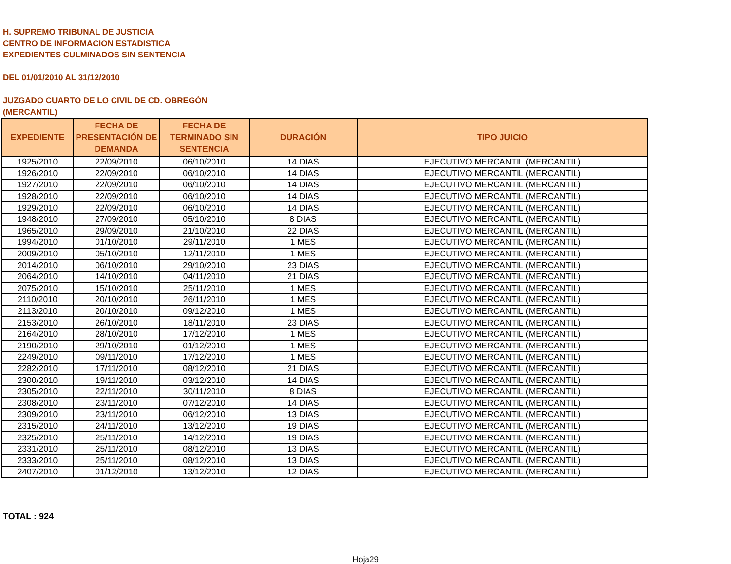H. SUPREMO TRIBUNAL DE JUSTICIA
CENTRO DE INFORMACION ESTADISTICA
EXPEDIENTES CULMINADOS SIN SENTENCIA
DEL 01/01/2010 AL 31/12/2010
JUZGADO CUARTO DE LO CIVIL DE CD. OBREGÓN
(MERCANTIL)
| EXPEDIENTE | FECHA DE PRESENTACIÓN DE DEMANDA | FECHA DE TERMINADO SIN SENTENCIA | DURACIÓN | TIPO JUICIO |
| --- | --- | --- | --- | --- |
| 1925/2010 | 22/09/2010 | 06/10/2010 | 14 DIAS | EJECUTIVO MERCANTIL (MERCANTIL) |
| 1926/2010 | 22/09/2010 | 06/10/2010 | 14 DIAS | EJECUTIVO MERCANTIL (MERCANTIL) |
| 1927/2010 | 22/09/2010 | 06/10/2010 | 14 DIAS | EJECUTIVO MERCANTIL (MERCANTIL) |
| 1928/2010 | 22/09/2010 | 06/10/2010 | 14 DIAS | EJECUTIVO MERCANTIL (MERCANTIL) |
| 1929/2010 | 22/09/2010 | 06/10/2010 | 14 DIAS | EJECUTIVO MERCANTIL (MERCANTIL) |
| 1948/2010 | 27/09/2010 | 05/10/2010 | 8 DIAS | EJECUTIVO MERCANTIL (MERCANTIL) |
| 1965/2010 | 29/09/2010 | 21/10/2010 | 22 DIAS | EJECUTIVO MERCANTIL (MERCANTIL) |
| 1994/2010 | 01/10/2010 | 29/11/2010 | 1 MES | EJECUTIVO MERCANTIL (MERCANTIL) |
| 2009/2010 | 05/10/2010 | 12/11/2010 | 1 MES | EJECUTIVO MERCANTIL (MERCANTIL) |
| 2014/2010 | 06/10/2010 | 29/10/2010 | 23 DIAS | EJECUTIVO MERCANTIL (MERCANTIL) |
| 2064/2010 | 14/10/2010 | 04/11/2010 | 21 DIAS | EJECUTIVO MERCANTIL (MERCANTIL) |
| 2075/2010 | 15/10/2010 | 25/11/2010 | 1 MES | EJECUTIVO MERCANTIL (MERCANTIL) |
| 2110/2010 | 20/10/2010 | 26/11/2010 | 1 MES | EJECUTIVO MERCANTIL (MERCANTIL) |
| 2113/2010 | 20/10/2010 | 09/12/2010 | 1 MES | EJECUTIVO MERCANTIL (MERCANTIL) |
| 2153/2010 | 26/10/2010 | 18/11/2010 | 23 DIAS | EJECUTIVO MERCANTIL (MERCANTIL) |
| 2164/2010 | 28/10/2010 | 17/12/2010 | 1 MES | EJECUTIVO MERCANTIL (MERCANTIL) |
| 2190/2010 | 29/10/2010 | 01/12/2010 | 1 MES | EJECUTIVO MERCANTIL (MERCANTIL) |
| 2249/2010 | 09/11/2010 | 17/12/2010 | 1 MES | EJECUTIVO MERCANTIL (MERCANTIL) |
| 2282/2010 | 17/11/2010 | 08/12/2010 | 21 DIAS | EJECUTIVO MERCANTIL (MERCANTIL) |
| 2300/2010 | 19/11/2010 | 03/12/2010 | 14 DIAS | EJECUTIVO MERCANTIL (MERCANTIL) |
| 2305/2010 | 22/11/2010 | 30/11/2010 | 8 DIAS | EJECUTIVO MERCANTIL (MERCANTIL) |
| 2308/2010 | 23/11/2010 | 07/12/2010 | 14 DIAS | EJECUTIVO MERCANTIL (MERCANTIL) |
| 2309/2010 | 23/11/2010 | 06/12/2010 | 13 DIAS | EJECUTIVO MERCANTIL (MERCANTIL) |
| 2315/2010 | 24/11/2010 | 13/12/2010 | 19 DIAS | EJECUTIVO MERCANTIL (MERCANTIL) |
| 2325/2010 | 25/11/2010 | 14/12/2010 | 19 DIAS | EJECUTIVO MERCANTIL (MERCANTIL) |
| 2331/2010 | 25/11/2010 | 08/12/2010 | 13 DIAS | EJECUTIVO MERCANTIL (MERCANTIL) |
| 2333/2010 | 25/11/2010 | 08/12/2010 | 13 DIAS | EJECUTIVO MERCANTIL (MERCANTIL) |
| 2407/2010 | 01/12/2010 | 13/12/2010 | 12 DIAS | EJECUTIVO MERCANTIL (MERCANTIL) |
TOTAL : 924
Hoja29